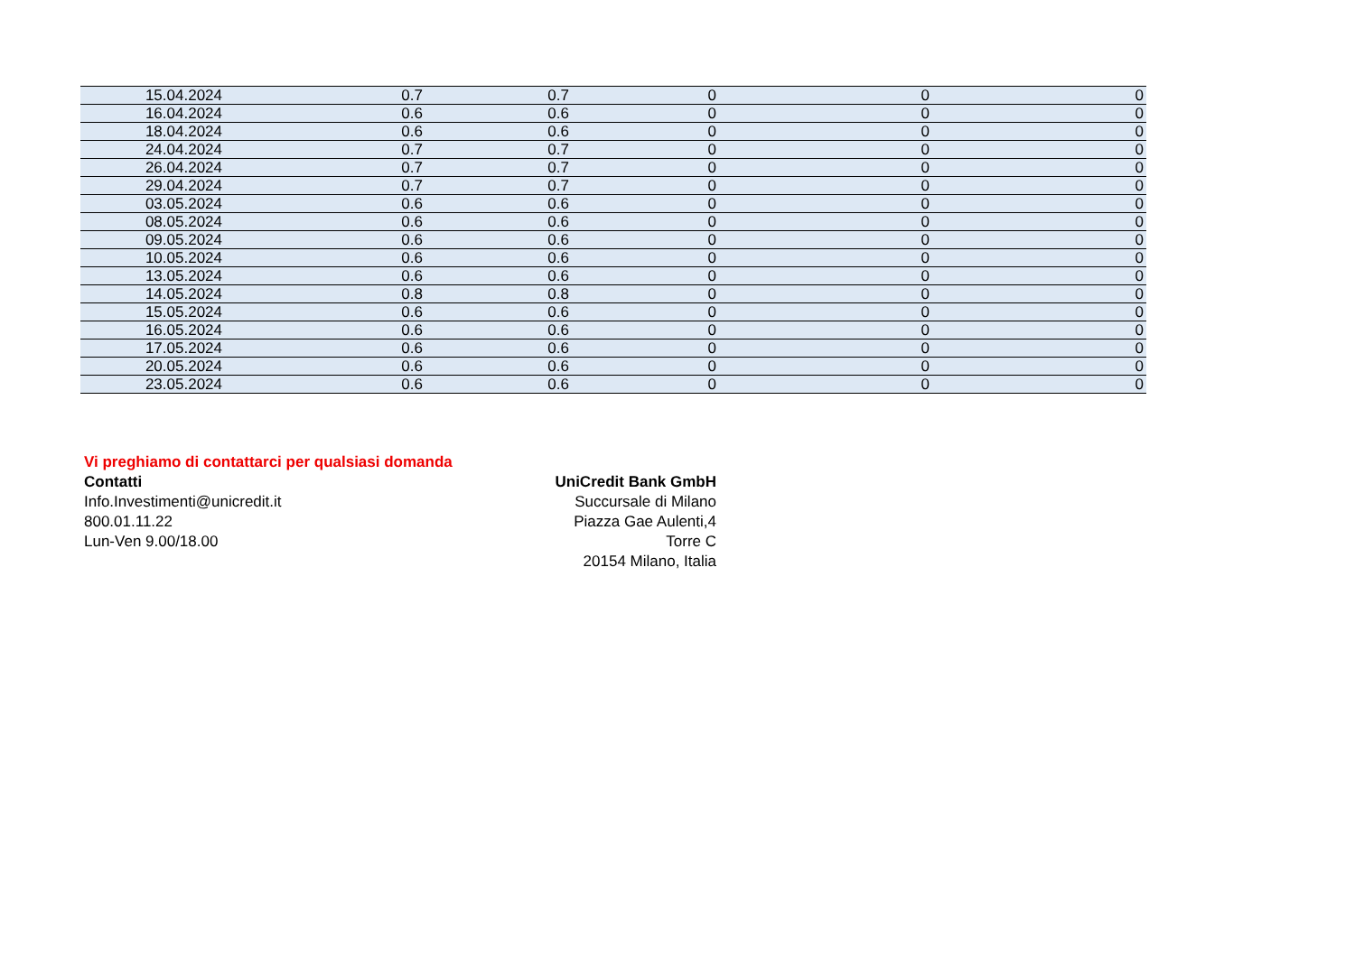| 15.04.2024 | 0.7 | 0.7 | 0 | 0 | 0 |
| 16.04.2024 | 0.6 | 0.6 | 0 | 0 | 0 |
| 18.04.2024 | 0.6 | 0.6 | 0 | 0 | 0 |
| 24.04.2024 | 0.7 | 0.7 | 0 | 0 | 0 |
| 26.04.2024 | 0.7 | 0.7 | 0 | 0 | 0 |
| 29.04.2024 | 0.7 | 0.7 | 0 | 0 | 0 |
| 03.05.2024 | 0.6 | 0.6 | 0 | 0 | 0 |
| 08.05.2024 | 0.6 | 0.6 | 0 | 0 | 0 |
| 09.05.2024 | 0.6 | 0.6 | 0 | 0 | 0 |
| 10.05.2024 | 0.6 | 0.6 | 0 | 0 | 0 |
| 13.05.2024 | 0.6 | 0.6 | 0 | 0 | 0 |
| 14.05.2024 | 0.8 | 0.8 | 0 | 0 | 0 |
| 15.05.2024 | 0.6 | 0.6 | 0 | 0 | 0 |
| 16.05.2024 | 0.6 | 0.6 | 0 | 0 | 0 |
| 17.05.2024 | 0.6 | 0.6 | 0 | 0 | 0 |
| 20.05.2024 | 0.6 | 0.6 | 0 | 0 | 0 |
| 23.05.2024 | 0.6 | 0.6 | 0 | 0 | 0 |
Vi preghiamo di contattarci per qualsiasi domanda
Contatti
Info.Investimenti@unicredit.it
800.01.11.22
Lun-Ven 9.00/18.00
UniCredit Bank GmbH
Succursale di Milano
Piazza Gae Aulenti,4
Torre C
20154 Milano, Italia